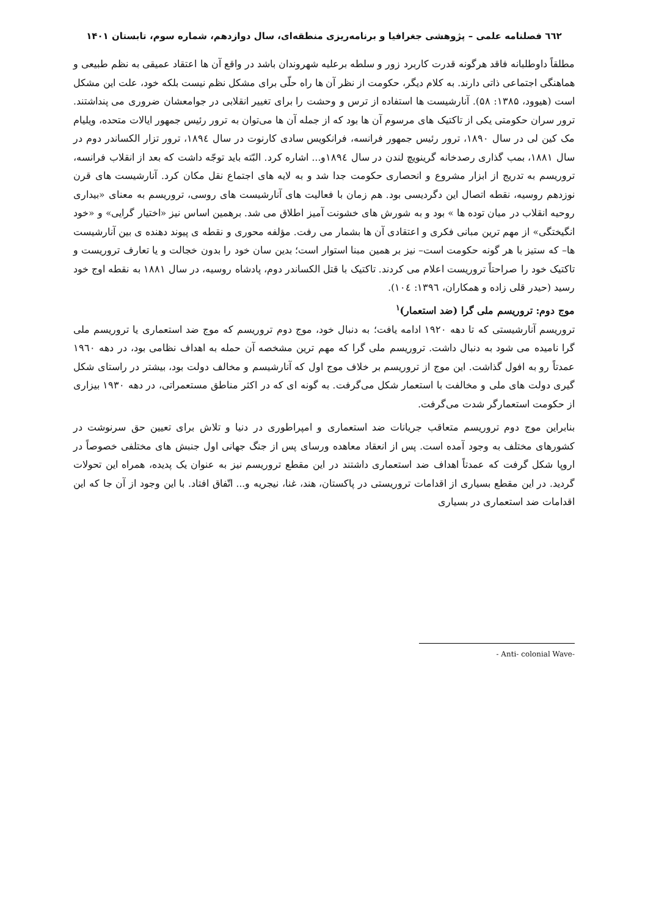٦٦٢ فصلنامه علمی – پژوهشی جغرافیا و برنامه‌ریزی منطقه‌ای، سال دوازدهم، شماره سوم، تابستان ۱۴۰۱
مطلقاً داوطلبانه فاقد هرگونه قدرت کاربرد زور و سلطه برعلیه شهروندان باشد در واقع آن ها اعتقاد عمیقی به نظم طبیعی و هماهنگی اجتماعی ذاتی دارند. به کلام دیگر، حکومت از نظر آن ها راه حلّی برای مشکل نظم نیست بلکه خود، علت این مشکل است (هیوود، ۱۳۸۵: ۵۸). آنارشیست ها استفاده از ترس و وحشت را برای تغییر انقلابی در جوامعشان ضروری می پنداشتند. ترور سران حکومتی یکی از تاکتیک های مرسوم آن ها بود که از جمله آن ها می‌توان به ترور رئیس جمهور ایالات متحده، ویلیام مک کین لی در سال ۱۸۹۰، ترور رئیس جمهور فرانسه، فرانکویس سادی کارنوت در سال ۱۸۹٤، ترور تزار الکساندر دوم در سال ۱۸۸۱، بمب گذاری رصدخانه گرینویچ لندن در سال ۱۸۹٤و... اشاره کرد. البّته باید توجّه داشت که بعد از انقلاب فرانسه، تروریسم به تدریج از ابزار مشروع و انحصاری حکومت جدا شد و به لایه های اجتماع نقل مکان کرد. آنارشیست های قرن نوزدهم روسیه، نقطه اتصال این دگردیسی بود. هم زمان با فعالیت های آنارشیست های روسی، تروریسم به معنای «بیداری روحیه انقلاب در میان توده ها » بود و به شورش های خشونت آمیز اطلاق می شد. برهمین اساس نیز «اختیار گرایی» و «خود انگیختگی» از مهم ترین مبانی فکری و اعتقادی آن ها بشمار می رفت. مؤلفه محوری و نقطه ی پیوند دهنده ی بین آنارشیست ها– که ستیز با هر گونه حکومت است– نیز بر همین مبنا استوار است؛ بدین سان خود را بدون خجالت و یا تعارف تروریست و تاکتیک خود را صراحتاً تروریست اعلام می کردند. تاکتیک با قتل الکساندر دوم، پادشاه روسیه، در سال ۱۸۸۱ به نقطه اوج خود رسید (حیدر قلی زاده و همکاران، ۱۳۹٦: ۱۰٤).
موج دوم: تروریسم ملی گرا (ضد استعمار)<sup>۱</sup>
تروریسم آنارشیستی که تا دهه ۱۹۲۰ ادامه یافت؛ به دنبال خود، موج دوم تروریسم که موج ضد استعماری یا تروریسم ملی گرا نامیده می شود به دنبال داشت. تروریسم ملی گرا که مهم ترین مشخصه آن حمله به اهداف نظامی بود، در دهه ۱۹٦۰ عمدتاً رو به افول گذاشت. این موج از تروریسم بر خلاف موج اول که آنارشیسم و مخالف دولت بود، بیشتر در راستای شکل گیری دولت های ملی و مخالفت با استعمار شکل می‌گرفت. به گونه ای که در اکثر مناطق مستعمراتی، در دهه ۱۹۳۰ بیزاری از حکومت استعمارگر شدت می‌گرفت.
بنابراین موج دوم تروریسم متعاقب جریانات ضد استعماری و امپراطوری در دنیا و تلاش برای تعیین حق سرنوشت در کشورهای مختلف به وجود آمده است. پس از انعقاد معاهده ورسای پس از جنگ جهانی اول جنبش های مختلفی خصوصاً در اروپا شکل گرفت که عمدتاً اهداف ضد استعماری داشتند در این مقطع تروریسم نیز به عنوان یک پدیده، همراه این تحولات گردید. در این مقطع بسیاری از اقدامات تروریستی در پاکستان، هند، غنا، نیجریه و... اتّفاق افتاد. با این وجود از آن جا که این اقدامات ضد استعماری در بسیاری
- Anti- colonial Wave-